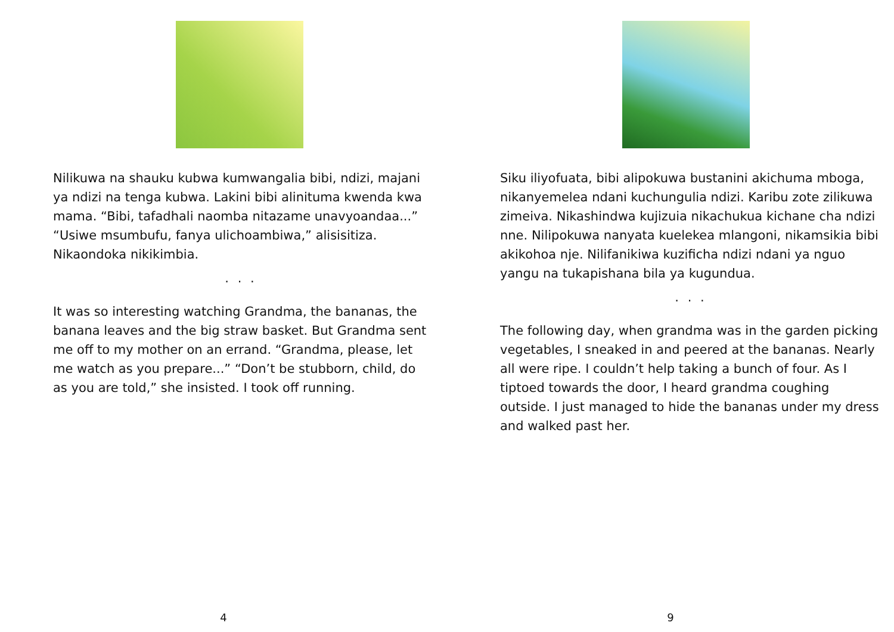Nilikuwa na shauku kubwa kumwangalia bibi, ndizi, majani ya ndizi na tenga kubwa. Lakini bibi alinituma kwenda kwa mama. “Bibi, tafadhali naomba nitazame unavyoandaa...” “Usiwe msumbufu, fanya ulichoambiwa,” alisisitiza. Nikaondoka nikikimbia.
. . .
It was so interesting watching Grandma, the bananas, the banana leaves and the big straw basket. But Grandma sent me off to my mother on an errand. “Grandma, please, let me watch as you prepare...” “Don’t be stubborn, child, do as you are told,” she insisted. I took off running.
4
Siku iliyofuata, bibi alipokuwa bustanini akichuma mboga, nikanyemelea ndani kuchungulia ndizi. Karibu zote zilikuwa zimeiva. Nikashindwa kujizuia nikachukua kichane cha ndizi nne. Nilipokuwa nanyata kuelekea mlangoni, nikamsikia bibi akikohoa nje. Nilifanikiwa kuzificha ndizi ndani ya nguo yangu na tukapishana bila ya kugundua.
. . .
The following day, when grandma was in the garden picking vegetables, I sneaked in and peered at the bananas. Nearly all were ripe. I couldn’t help taking a bunch of four. As I tiptoed towards the door, I heard grandma coughing outside. I just managed to hide the bananas under my dress and walked past her.
9